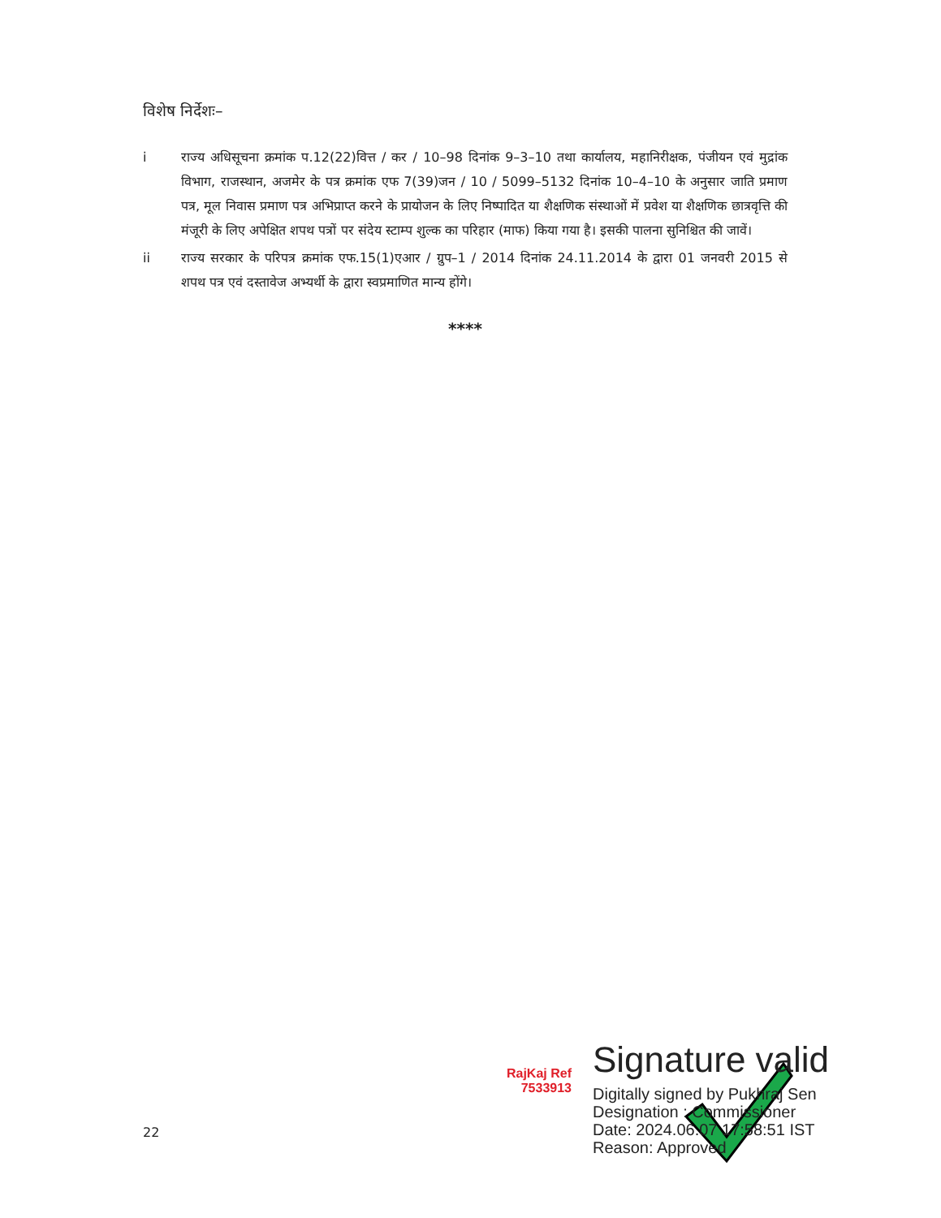विशेष निर्देशः–
i राज्य अधिसूचना क्रमांक प.12(22)वित्त / कर / 10–98 दिनांक 9–3–10 तथा कार्यालय, महानिरीक्षक, पंजीयन एवं मुद्रांक विभाग, राजस्थान, अजमेर के पत्र क्रमांक एफ 7(39)जन / 10 / 5099–5132 दिनांक 10–4–10 के अनुसार जाति प्रमाण पत्र, मूल निवास प्रमाण पत्र अभिप्राप्त करने के प्रायोजन के लिए निष्पादित या शैक्षणिक संस्थाओं में प्रवेश या शैक्षणिक छात्रवृत्ति की मंजूरी के लिए अपेक्षित शपथ पत्रों पर संदेय स्टाम्प शुल्क का परिहार (माफ) किया गया है। इसकी पालना सुनिश्चित की जावें।
ii राज्य सरकार के परिपत्र क्रमांक एफ.15(1)एआर / ग्रुप–1 / 2014 दिनांक 24.11.2014 के द्वारा 01 जनवरी 2015 से शपथ पत्र एवं दस्तावेज अभ्यर्थी के द्वारा स्वप्रमाणित मान्य होंगे।
****
RajKaj Ref
7533913
Signature valid
Digitally signed by Pukhraj Sen
Designation : Commissioner
Date: 2024.06.07 17:58:51 IST
Reason: Approved
22